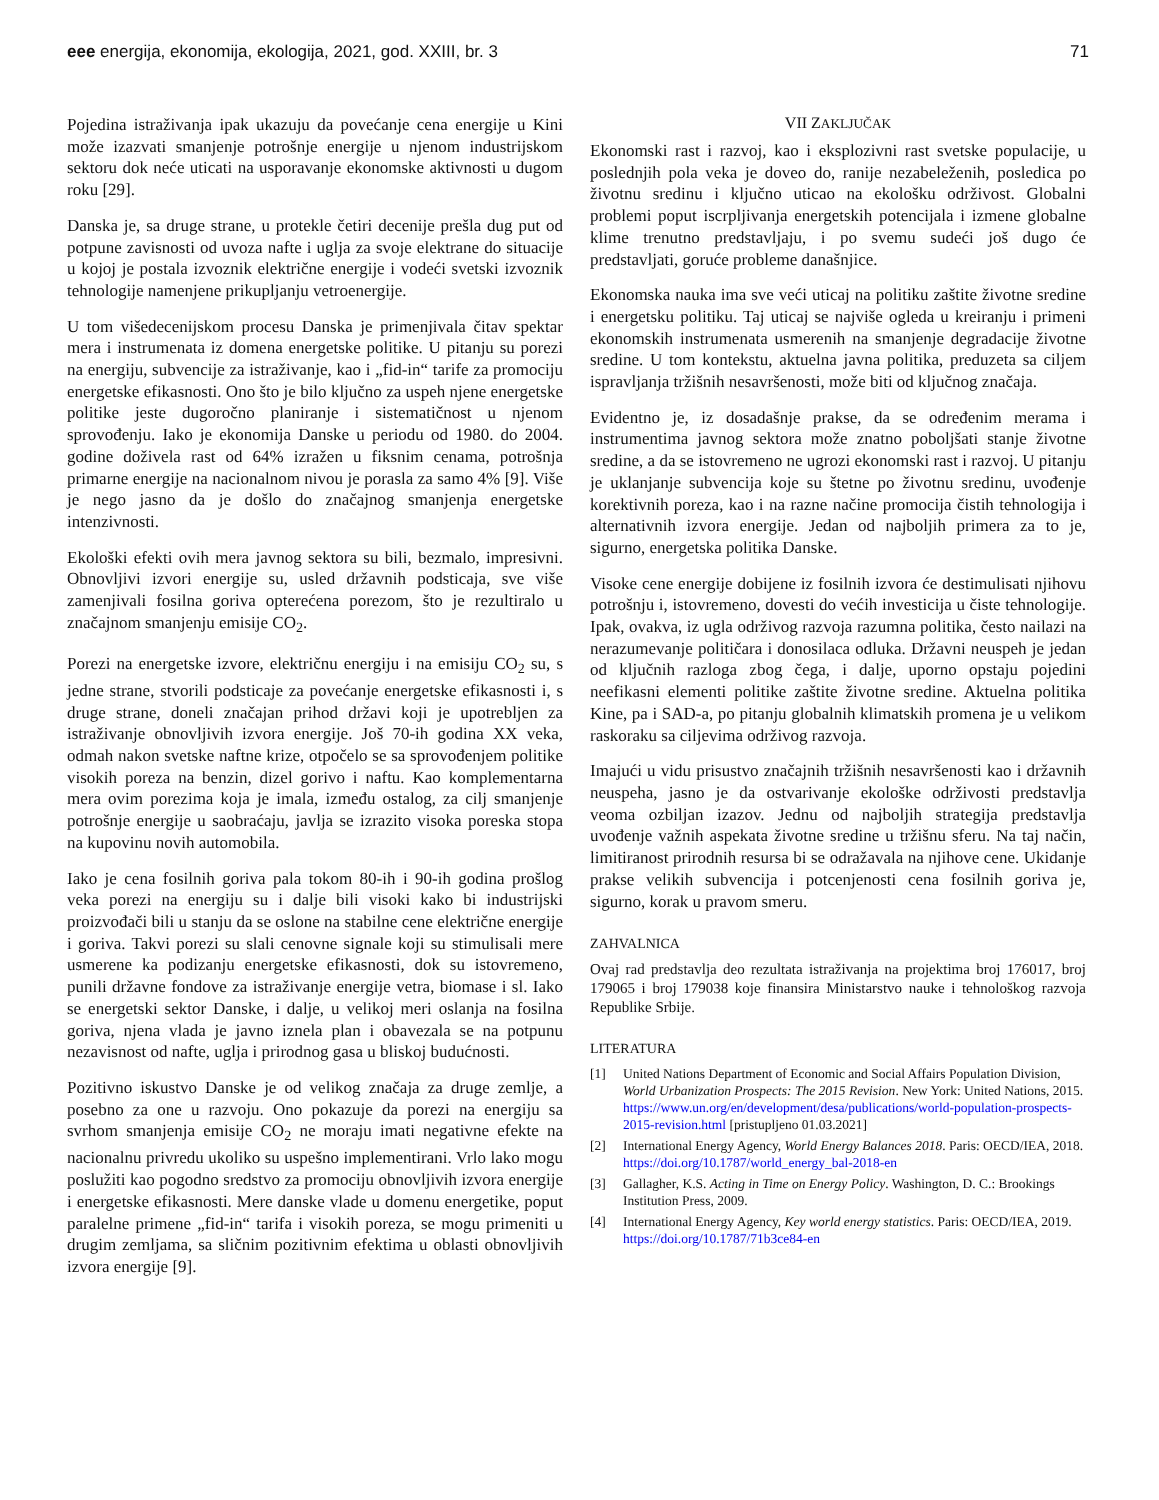eee energija, ekonomija, ekologija, 2021, god. XXIII, br. 3 71
Pojedina istraživanja ipak ukazuju da povećanje cena energije u Kini može izazvati smanjenje potrošnje energije u njenom industrijskom sektoru dok neće uticati na usporavanje ekonomske aktivnosti u dugom roku [29].
Danska je, sa druge strane, u protekle četiri decenije prešla dug put od potpune zavisnosti od uvoza nafte i uglja za svoje elektrane do situacije u kojoj je postala izvoznik električne energije i vodeći svetski izvoznik tehnologije namenjene prikupljanju vetroenergije.
U tom višedecenijskom procesu Danska je primenjivala čitav spektar mera i instrumenata iz domena energetske politike. U pitanju su porezi na energiju, subvencije za istraživanje, kao i „fid-in“ tarife za promociju energetske efikasnosti. Ono što je bilo ključno za uspeh njene energetske politike jeste dugoročno planiranje i sistematičnost u njenom sprovođenju. Iako je ekonomija Danske u periodu od 1980. do 2004. godine doživela rast od 64% izražen u fiksnim cenama, potrošnja primarne energije na nacionalnom nivou je porasla za samo 4% [9]. Više je nego jasno da je došlo do značajnog smanjenja energetske intenzivnosti.
Ekološki efekti ovih mera javnog sektora su bili, bezmalo, impresivni. Obnovljivi izvori energije su, usled državnih podsticaja, sve više zamenjivali fosilna goriva opterećena porezom, što je rezultiralo u značajnom smanjenju emisije CO<sub>2</sub>.
Porezi na energetske izvore, električnu energiju i na emisiju CO<sub>2</sub> su, s jedne strane, stvorili podsticaje za povećanje energetske efikasnosti i, s druge strane, doneli značajan prihod državi koji je upotrebljen za istraživanje obnovljivih izvora energije. Još 70-ih godina XX veka, odmah nakon svetske naftne krize, otpočelo se sa sprovođenjem politike visokih poreza na benzin, dizel gorivo i naftu. Kao komplementarna mera ovim porezima koja je imala, između ostalog, za cilj smanjenje potrošnje energije u saobraćaju, javlja se izrazito visoka poreska stopa na kupovinu novih automobila.
Iako je cena fosilnih goriva pala tokom 80-ih i 90-ih godina prošlog veka porezi na energiju su i dalje bili visoki kako bi industrijski proizvođači bili u stanju da se oslone na stabilne cene električne energije i goriva. Takvi porezi su slali cenovne signale koji su stimulisali mere usmerene ka podizanju energetske efikasnosti, dok su istovremeno, punili državne fondove za istraživanje energije vetra, biomase i sl. Iako se energetski sektor Danske, i dalje, u velikoj meri oslanja na fosilna goriva, njena vlada je javno iznela plan i obavezala se na potpunu nezavisnost od nafte, uglja i prirodnog gasa u bliskoj budućnosti.
Pozitivno iskustvo Danske je od velikog značaja za druge zemlje, a posebno za one u razvoju. Ono pokazuje da porezi na energiju sa svrhom smanjenja emisije CO<sub>2</sub> ne moraju imati negativne efekte na nacionalnu privredu ukoliko su uspešno implementirani. Vrlo lako mogu poslužiti kao pogodno sredstvo za promociju obnovljivih izvora energije i energetske efikasnosti. Mere danske vlade u domenu energetike, poput paralelne primene „fid-in“ tarifa i visokih poreza, se mogu primeniti u drugim zemljama, sa sličnim pozitivnim efektima u oblasti obnovljivih izvora energije [9].
VII ZAKLJUČAK
Ekonomski rast i razvoj, kao i eksplozivni rast svetske populacije, u poslednjih pola veka je doveo do, ranije nezabeleženih, posledica po životnu sredinu i ključno uticao na ekološku održivost. Globalni problemi poput iscrpljivanja energetskih potencijala i izmene globalne klime trenutno predstavljaju, i po svemu sudeći još dugo će predstavljati, goruće probleme današnjice.
Ekonomska nauka ima sve veći uticaj na politiku zaštite životne sredine i energetsku politiku. Taj uticaj se najviše ogleda u kreiranju i primeni ekonomskih instrumenata usmerenih na smanjenje degradacije životne sredine. U tom kontekstu, aktuelna javna politika, preduzeta sa ciljem ispravljanja tržišnih nesavršenosti, može biti od ključnog značaja.
Evidentno je, iz dosadašnje prakse, da se određenim merama i instrumentima javnog sektora može znatno poboljšati stanje životne sredine, a da se istovremeno ne ugrozi ekonomski rast i razvoj. U pitanju je uklanjanje subvencija koje su štetne po životnu sredinu, uvođenje korektivnih poreza, kao i na razne načine promocija čistih tehnologija i alternativnih izvora energije. Jedan od najboljih primera za to je, sigurno, energetska politika Danske.
Visoke cene energije dobijene iz fosilnih izvora će destimulisati njihovu potrošnju i, istovremeno, dovesti do većih investicija u čiste tehnologije. Ipak, ovakva, iz ugla održivog razvoja razumna politika, često nailazi na nerazumevanje političara i donosilaca odluka. Državni neuspeh je jedan od ključnih razloga zbog čega, i dalje, uporno opstaju pojedini neefikasni elementi politike zaštite životne sredine. Aktuelna politika Kine, pa i SAD-a, po pitanju globalnih klimatskih promena je u velikom raskoraku sa ciljevima održivog razvoja.
Imajući u vidu prisustvo značajnih tržišnih nesavršenosti kao i državnih neuspeha, jasno je da ostvarivanje ekološke održivosti predstavlja veoma ozbiljan izazov. Jednu od najboljih strategija predstavlja uvođenje važnih aspekata životne sredine u tržišnu sferu. Na taj način, limitiranost prirodnih resursa bi se odražavala na njihove cene. Ukidanje prakse velikih subvencija i potcenjenosti cena fosilnih goriva je, sigurno, korak u pravom smeru.
ZAHVALNICA
Ovaj rad predstavlja deo rezultata istraživanja na projektima broj 176017, broj 179065 i broj 179038 koje finansira Ministarstvo nauke i tehnološkog razvoja Republike Srbije.
LITERATURA
[1] United Nations Department of Economic and Social Affairs Population Division, World Urbanization Prospects: The 2015 Revision. New York: United Nations, 2015. https://www.un.org/en/development/desa/publications/world-population-prospects-2015-revision.html [pristupljeno 01.03.2021]
[2] International Energy Agency, World Energy Balances 2018. Paris: OECD/IEA, 2018. https://doi.org/10.1787/world_energy_bal-2018-en
[3] Gallagher, K.S. Acting in Time on Energy Policy. Washington, D. C.: Brookings Institution Press, 2009.
[4] International Energy Agency, Key world energy statistics. Paris: OECD/IEA, 2019. https://doi.org/10.1787/71b3ce84-en